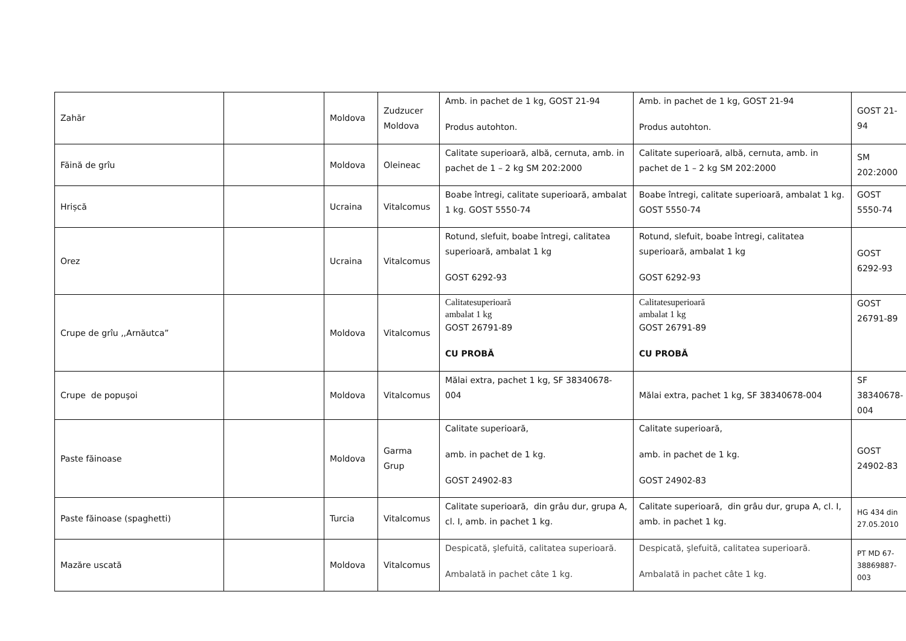| Zahăr | | Moldova | Zudzucer Moldova | Amb. in pachet de 1 kg, GOST 21-94 Produs autohton. | Amb. in pachet de 1 kg, GOST 21-94 Produs autohton. | GOST 21-94 |
| Făină de grîu | | Moldova | Oleineac | Calitate superioară, albă, cernuta, amb. in pachet de 1 – 2 kg SM 202:2000 | Calitate superioară, albă, cernuta, amb. in pachet de 1 – 2 kg SM 202:2000 | SM 202:2000 |
| Hrișcă | | Ucraina | Vitalcomus | Boabe întregi, calitate superioară, ambalat 1 kg. GOST 5550-74 | Boabe întregi, calitate superioară, ambalat 1 kg. GOST 5550-74 | GOST 5550-74 |
| Orez | | Ucraina | Vitalcomus | Rotund, slefuit, boabe întregi, calitatea superioară, ambalat 1 kg GOST 6292-93 | Rotund, slefuit, boabe întregi, calitatea superioară, ambalat 1 kg GOST 6292-93 | GOST 6292-93 |
| Crupe de grîu ,,Arnăutca” | | Moldova | Vitalcomus | Calitatesuperioară ambalat 1 kg GOST 26791-89 CU PROBĂ | Calitatesuperioară ambalat 1 kg GOST 26791-89 CU PROBĂ | GOST 26791-89 |
| Crupe de popuşoi | | Moldova | Vitalcomus | Mălai extra, pachet 1 kg, SF 38340678-004 | Mălai extra, pachet 1 kg, SF 38340678-004 | SF 38340678-004 |
| Paste făinoase | | Moldova | Garma Grup | Calitate superioară, amb. in pachet de 1 kg. GOST 24902-83 | Calitate superioară, amb. in pachet de 1 kg. GOST 24902-83 | GOST 24902-83 |
| Paste făinoase (spaghetti) | | Turcia | Vitalcomus | Calitate superioară, din grâu dur, grupa A, cl. I, amb. in pachet 1 kg. | Calitate superioară, din grâu dur, grupa A, cl. I, amb. in pachet 1 kg. | HG 434 din 27.05.2010 |
| Mazăre uscată | | Moldova | Vitalcomus | Despicată, şlefuită, calitatea superioară. Ambalată in pachet câte 1 kg. | Despicată, şlefuită, calitatea superioară. Ambalată in pachet câte 1 kg. | PT MD 67-38869887-003 |